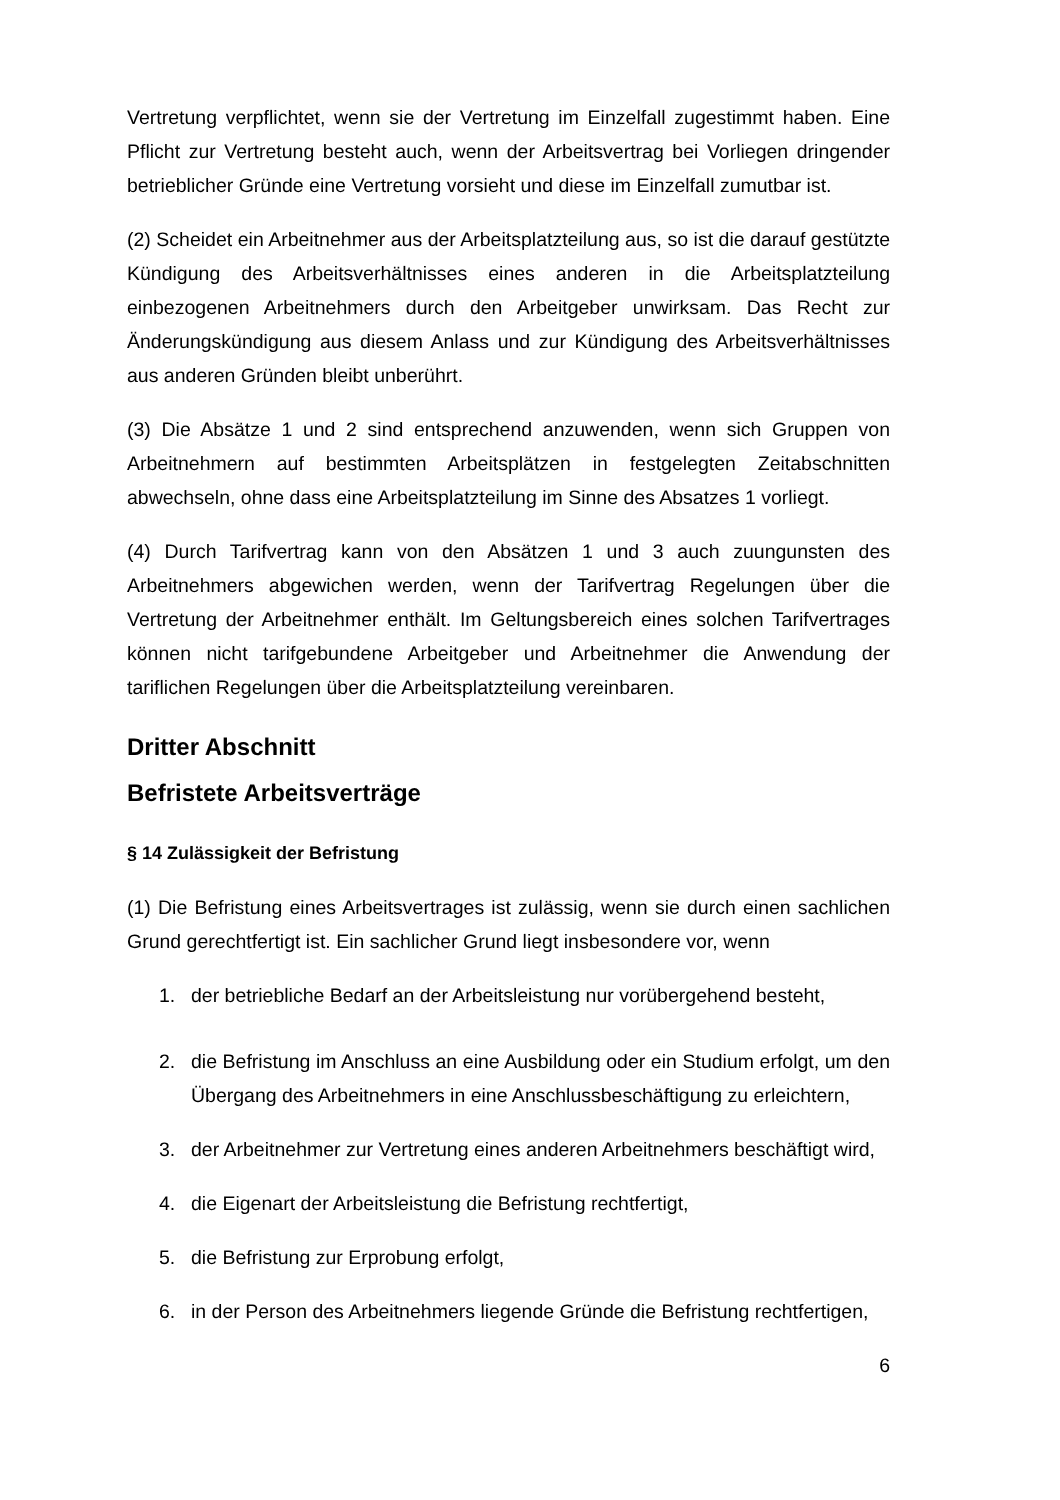Vertretung verpflichtet, wenn sie der Vertretung im Einzelfall zugestimmt haben. Eine Pflicht zur Vertretung besteht auch, wenn der Arbeitsvertrag bei Vorliegen dringender betrieblicher Gründe eine Vertretung vorsieht und diese im Einzelfall zumutbar ist.
(2) Scheidet ein Arbeitnehmer aus der Arbeitsplatzteilung aus, so ist die darauf gestützte Kündigung des Arbeitsverhältnisses eines anderen in die Arbeitsplatzteilung einbezogenen Arbeitnehmers durch den Arbeitgeber unwirksam. Das Recht zur Änderungskündigung aus diesem Anlass und zur Kündigung des Arbeitsverhältnisses aus anderen Gründen bleibt unberührt.
(3) Die Absätze 1 und 2 sind entsprechend anzuwenden, wenn sich Gruppen von Arbeitnehmern auf bestimmten Arbeitsplätzen in festgelegten Zeitabschnitten abwechseln, ohne dass eine Arbeitsplatzteilung im Sinne des Absatzes 1 vorliegt.
(4) Durch Tarifvertrag kann von den Absätzen 1 und 3 auch zuungunsten des Arbeitnehmers abgewichen werden, wenn der Tarifvertrag Regelungen über die Vertretung der Arbeitnehmer enthält. Im Geltungsbereich eines solchen Tarifvertrages können nicht tarifgebundene Arbeitgeber und Arbeitnehmer die Anwendung der tariflichen Regelungen über die Arbeitsplatzteilung vereinbaren.
Dritter Abschnitt
Befristete Arbeitsverträge
§ 14 Zulässigkeit der Befristung
(1) Die Befristung eines Arbeitsvertrages ist zulässig, wenn sie durch einen sachlichen Grund gerechtfertigt ist. Ein sachlicher Grund liegt insbesondere vor, wenn
1. der betriebliche Bedarf an der Arbeitsleistung nur vorübergehend besteht,
2. die Befristung im Anschluss an eine Ausbildung oder ein Studium erfolgt, um den Übergang des Arbeitnehmers in eine Anschlussbeschäftigung zu erleichtern,
3. der Arbeitnehmer zur Vertretung eines anderen Arbeitnehmers beschäftigt wird,
4. die Eigenart der Arbeitsleistung die Befristung rechtfertigt,
5. die Befristung zur Erprobung erfolgt,
6. in der Person des Arbeitnehmers liegende Gründe die Befristung rechtfertigen,
6